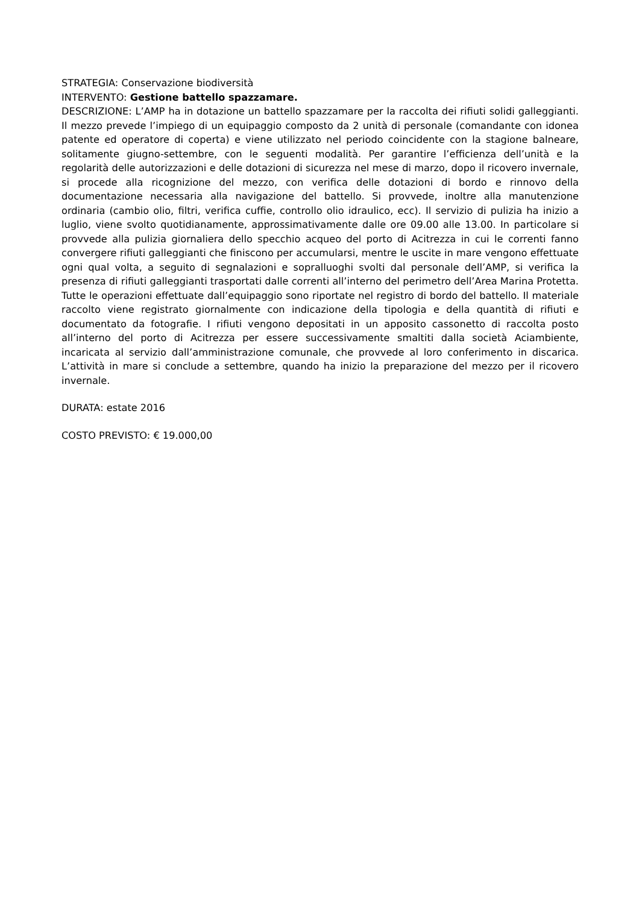STRATEGIA: Conservazione biodiversità
INTERVENTO: Gestione battello spazzamare.
DESCRIZIONE: L’AMP ha in dotazione un battello spazzamare per la raccolta dei rifiuti solidi galleggianti. Il mezzo prevede l’impiego di un equipaggio composto da 2 unità di personale (comandante con idonea patente ed operatore di coperta) e viene utilizzato nel periodo coincidente con la stagione balneare, solitamente giugno-settembre, con le seguenti modalità. Per garantire l’efficienza dell’unità e la regolarità delle autorizzazioni e delle dotazioni di sicurezza nel mese di marzo, dopo il ricovero invernale, si procede alla ricognizione del mezzo, con verifica delle dotazioni di bordo e rinnovo della documentazione necessaria alla navigazione del battello. Si provvede, inoltre alla manutenzione ordinaria (cambio olio, filtri, verifica cuffie, controllo olio idraulico, ecc). Il servizio di pulizia ha inizio a luglio, viene svolto quotidianamente, approssimativamente dalle ore 09.00 alle 13.00. In particolare si provvede alla pulizia giornaliera dello specchio acqueo del porto di Acitrezza in cui le correnti fanno convergere rifiuti galleggianti che finiscono per accumularsi, mentre le uscite in mare vengono effettuate ogni qual volta, a seguito di segnalazioni e sopralluoghi svolti dal personale dell’AMP, si verifica la presenza di rifiuti galleggianti trasportati dalle correnti all’interno del perimetro dell’Area Marina Protetta. Tutte le operazioni effettuate dall’equipaggio sono riportate nel registro di bordo del battello. Il materiale raccolto viene registrato giornalmente con indicazione della tipologia e della quantità di rifiuti e documentato da fotografie. I rifiuti vengono depositati in un apposito cassonetto di raccolta posto all’interno del porto di Acitrezza per essere successivamente smaltiti dalla società Aciambiente, incaricata al servizio dall’amministrazione comunale, che provvede al loro conferimento in discarica. L’attività in mare si conclude a settembre, quando ha inizio la preparazione del mezzo per il ricovero invernale.
DURATA: estate 2016
COSTO PREVISTO: € 19.000,00